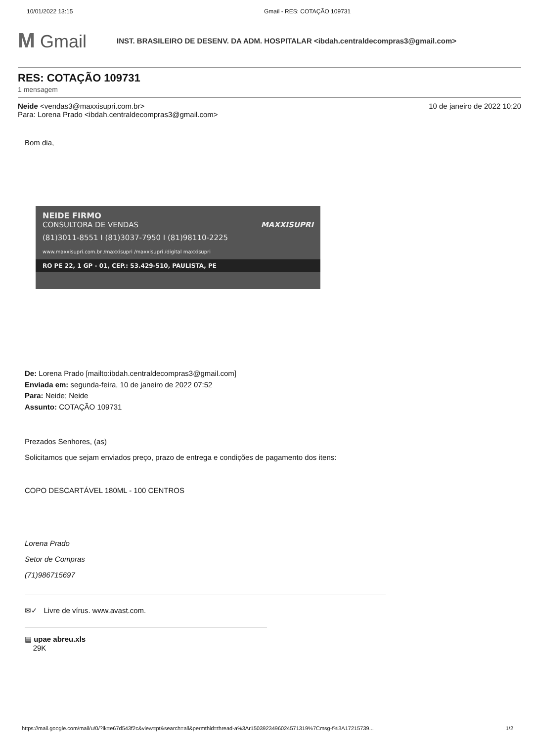10/01/2022 13:15 Gmail - RES: COTAÇÃO 109731
M Gmail
INST. BRASILEIRO DE DESENV. DA ADM. HOSPITALAR <ibdah.centraldecompras3@gmail.com>
RES: COTAÇÃO 109731
1 mensagem
Neide <vendas3@maxxisupri.com.br>
Para: Lorena Prado <ibdah.centraldecompras3@gmail.com>
10 de janeiro de 2022 10:20
Bom dia,
NEIDE FIRMO
CONSULTORA DE VENDAS MAXXISUPRI
(81)3011-8551 I (81)3037-7950 I (81)98110-2225
www.maxxisupri.com.br /maxxisupri /maxxisupri /digital maxxisupri
RO PE 22, 1 GP - 01, CEP.: 53.429-510, PAULISTA, PE
De: Lorena Prado [mailto:ibdah.centraldecompras3@gmail.com]
Enviada em: segunda-feira, 10 de janeiro de 2022 07:52
Para: Neide; Neide
Assunto: COTAÇÃO 109731
Prezados Senhores, (as)
Solicitamos que sejam enviados preço, prazo de entrega e condições de pagamento dos itens:
COPO DESCARTÁVEL 180ML - 100 CENTROS
Lorena Prado
Setor de Compras
(71)986715697
✉✓ Livre de vírus. www.avast.com.
▤ upae abreu.xls
29K
https://mail.google.com/mail/u/0/?ik=e67d543f2c&view=pt&search=all&permthid=thread-a%3Ar1503923496024571319%7Cmsg-f%3A17215739... 1/2